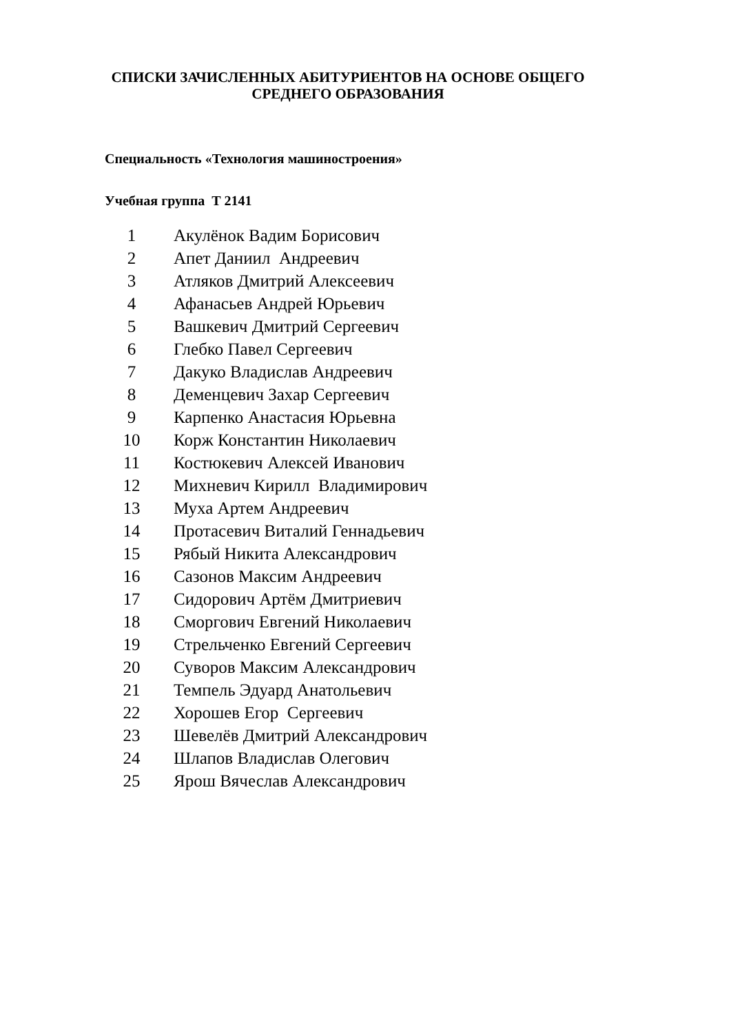СПИСКИ ЗАЧИСЛЕННЫХ АБИТУРИЕНТОВ НА ОСНОВЕ ОБЩЕГО СРЕДНЕГО ОБРАЗОВАНИЯ
Специальность «Технология машиностроения»
Учебная группа Т 2141
| 1 | Акулёнок Вадим Борисович |
| 2 | Апет Даниил Андреевич |
| 3 | Атляков Дмитрий Алексеевич |
| 4 | Афанасьев Андрей Юрьевич |
| 5 | Вашкевич Дмитрий Сергеевич |
| 6 | Глебко Павел Сергеевич |
| 7 | Дакуко Владислав Андреевич |
| 8 | Деменцевич Захар Сергеевич |
| 9 | Карпенко Анастасия Юрьевна |
| 10 | Корж Константин Николаевич |
| 11 | Костюкевич Алексей Иванович |
| 12 | Михневич Кирилл Владимирович |
| 13 | Муха Артем Андреевич |
| 14 | Протасевич Виталий Геннадьевич |
| 15 | Рябый Никита Александрович |
| 16 | Сазонов Максим Андреевич |
| 17 | Сидорович Артём Дмитриевич |
| 18 | Сморгович Евгений Николаевич |
| 19 | Стрельченко Евгений Сергеевич |
| 20 | Суворов Максим Александрович |
| 21 | Темпель Эдуард Анатольевич |
| 22 | Хорошев Егор Сергеевич |
| 23 | Шевелёв Дмитрий Александрович |
| 24 | Шлапов Владислав Олегович |
| 25 | Ярош Вячеслав Александрович |